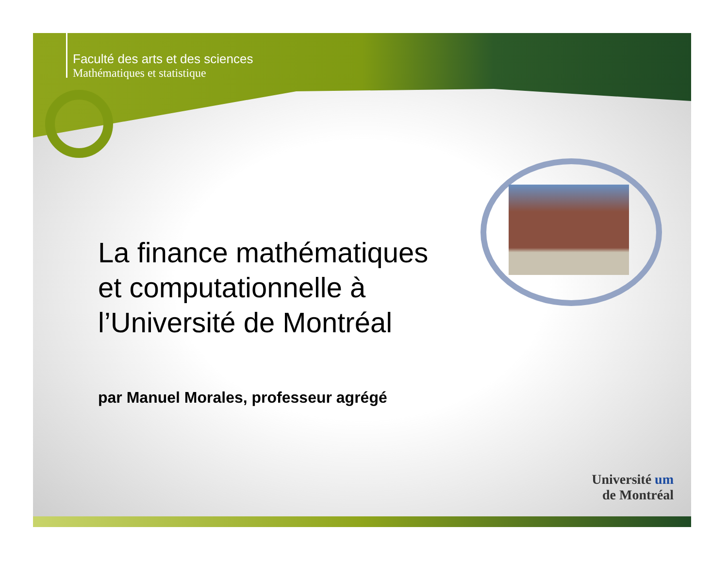Faculté des arts et des sciences
Mathématiques et statistique
La finance mathématiques
et computationnelle à
l’Université de Montréal
par Manuel Morales, professeur agrégé
Université um
de Montréal